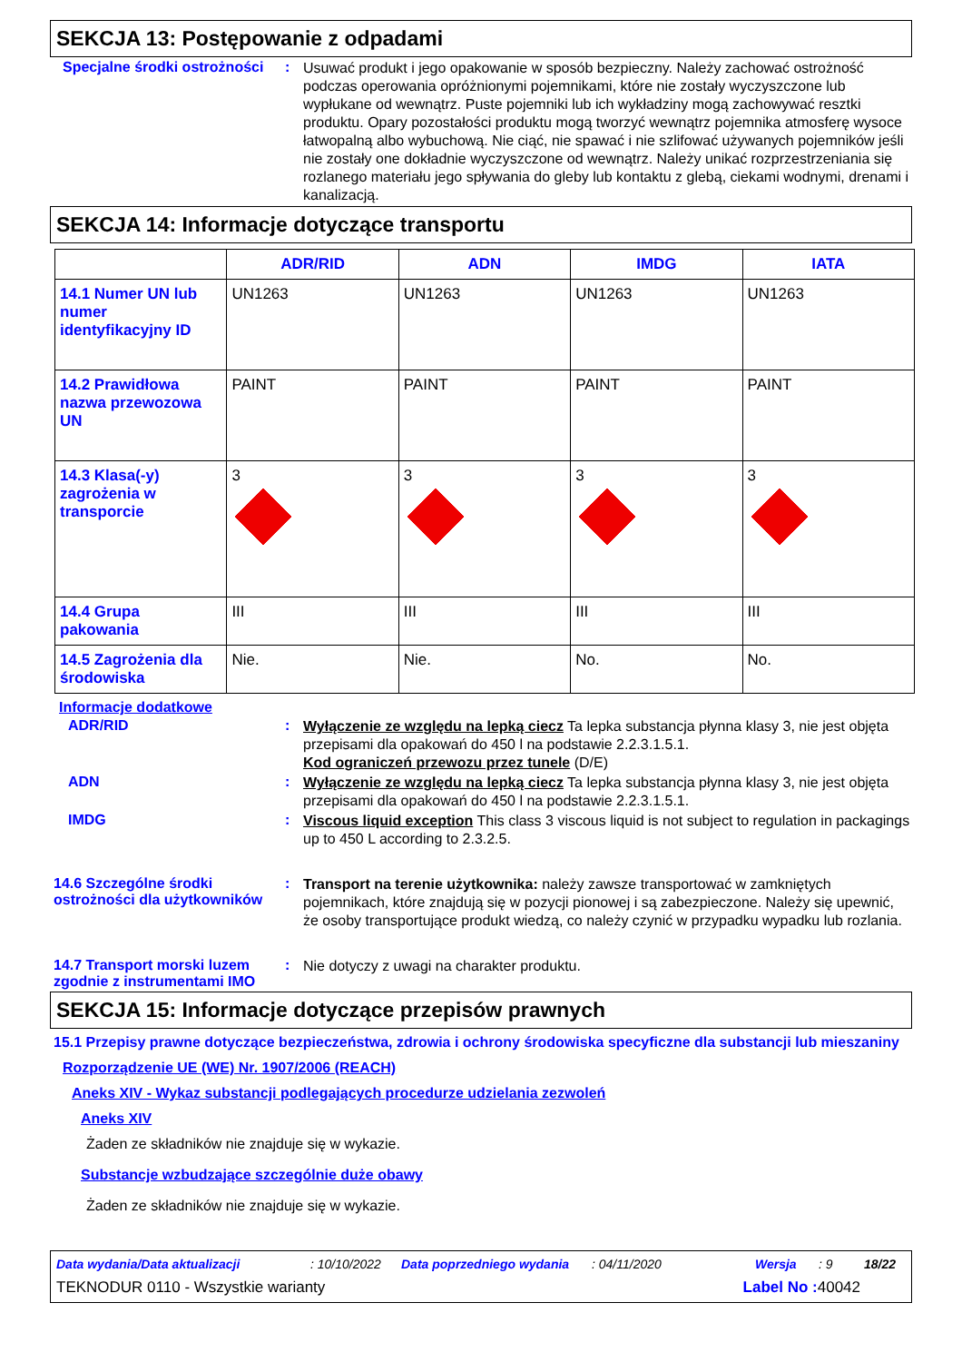SEKCJA 13: Postępowanie z odpadami
Specjalne środki ostrożności
:
Usuwać produkt i jego opakowanie w sposób bezpieczny. Należy zachować ostrożność podczas operowania opróżnionymi pojemnikami, które nie zostały wyczyszczone lub wypłukane od wewnątrz. Puste pojemniki lub ich wykładziny mogą zachowywać resztki produktu. Opary pozostałości produktu mogą tworzyć wewnątrz pojemnika atmosferę wysoce łatwopalną albo wybuchową. Nie ciąć, nie spawać i nie szlifować używanych pojemników jeśli nie zostały one dokładnie wyczyszczone od wewnątrz. Należy unikać rozprzestrzeniania się rozlanego materiału jego spływania do gleby lub kontaktu z glebą, ciekami wodnymi, drenami i kanalizacją.
SEKCJA 14: Informacje dotyczące transportu
| | ADR/RID | ADN | IMDG | IATA |
| --- | --- | --- | --- | --- |
| 14.1 Numer UN lub numer identyfikacyjny ID | UN1263 | UN1263 | UN1263 | UN1263 |
| 14.2 Prawidłowa nazwa przewozowa UN | PAINT | PAINT | PAINT | PAINT |
| 14.3 Klasa(-y) zagrożenia w transporcie | 3 | 3 | 3 | 3 |
| 14.4 Grupa pakowania | III | III | III | III |
| 14.5 Zagrożenia dla środowiska | Nie. | Nie. | No. | No. |
Informacje dodatkowe
ADR/RID :
Wyłączenie ze względu na lepką ciecz Ta lepka substancja płynna klasy 3, nie jest objęta przepisami dla opakowań do 450 l na podstawie 2.2.3.1.5.1.
Kod ograniczeń przewozu przez tunele (D/E)
ADN :
Wyłączenie ze względu na lepką ciecz Ta lepka substancja płynna klasy 3, nie jest objęta przepisami dla opakowań do 450 l na podstawie 2.2.3.1.5.1.
IMDG :
Viscous liquid exception This class 3 viscous liquid is not subject to regulation in packagings up to 450 L according to 2.3.2.5.
14.6 Szczególne środki ostrożności dla użytkowników
:
Transport na terenie użytkownika: należy zawsze transportować w zamkniętych pojemnikach, które znajdują się w pozycji pionowej i są zabezpieczone. Należy się upewnić, że osoby transportujące produkt wiedzą, co należy czynić w przypadku wypadku lub rozlania.
14.7 Transport morski luzem zgodnie z instrumentami IMO
:
Nie dotyczy z uwagi na charakter produktu.
SEKCJA 15: Informacje dotyczące przepisów prawnych
15.1 Przepisy prawne dotyczące bezpieczeństwa, zdrowia i ochrony środowiska specyficzne dla substancji lub mieszaniny
Rozporządzenie UE (WE) Nr. 1907/2006 (REACH)
Aneks XIV - Wykaz substancji podlegających procedurze udzielania zezwoleń
Aneks XIV
Żaden ze składników nie znajduje się w wykazie.
Substancje wzbudzające szczególnie duże obawy
Żaden ze składników nie znajduje się w wykazie.
Data wydania/Data aktualizacji: 10/10/2022 Data poprzedniego wydania: 04/11/2020 Wersja: 9 18/22
TEKNODUR 0110 - Wszystkie warianty Label No : 40042